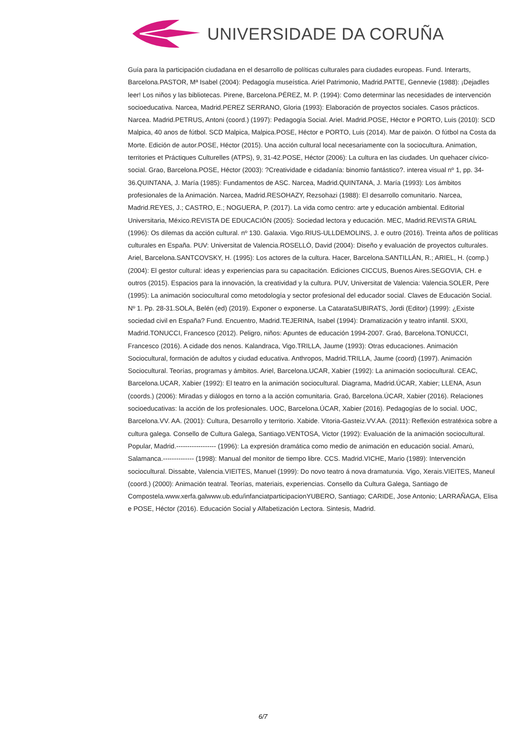UNIVERSIDADE DA CORUÑA
Guía para la participación ciudadana en el desarrollo de políticas culturales para ciudades europeas. Fund. Interarts, Barcelona.PASTOR, Mª Isabel (2004): Pedagogía museística. Ariel Patrimonio, Madrid.PATTE, Gennevie (1988): ¡Dejadles leer! Los niños y las bibliotecas. Pirene, Barcelona.PÉREZ, M. P. (1994): Como determinar las necesidades de intervención socioeducativa. Narcea, Madrid.PEREZ SERRANO, Gloria (1993): Elaboración de proyectos sociales. Casos prácticos. Narcea. Madrid.PETRUS, Antoni (coord.) (1997): Pedagogía Social. Ariel. Madrid.POSE, Héctor e PORTO, Luis (2010): SCD Malpica, 40 anos de fútbol. SCD Malpica, Malpica.POSE, Héctor e PORTO, Luis (2014). Mar de paixón. O fútbol na Costa da Morte. Edición de autor.POSE, Héctor (2015). Una acción cultural local necesariamente con la sociocultura. Animation, territories et Práctiques Culturelles (ATPS), 9, 31-42.POSE, Héctor (2006): La cultura en las ciudades. Un quehacer cívico-social. Grao, Barcelona.POSE, Héctor (2003): ?Creatividade e cidadanía: binomio fantástico?. interea visual nº 1, pp. 34-36.QUINTANA, J. María (1985): Fundamentos de ASC. Narcea, Madrid.QUINTANA, J. María (1993): Los ámbitos profesionales de la Animación. Narcea, Madrid.RESOHAZY, Rezsohazi (1988): El desarrollo comunitario. Narcea, Madrid.REYES, J.; CASTRO, E.; NOGUERA, P. (2017). La vida como centro: arte y educación ambiental. Editorial Universitaria, México.REVISTA DE EDUCACIÓN (2005): Sociedad lectora y educación. MEC, Madrid.REVISTA GRIAL (1996): Os dilemas da acción cultural. nº 130. Galaxia. Vigo.RIUS-ULLDEMOLINS, J. e outro (2016). Treinta años de políticas culturales en España. PUV: Universitat de Valencia.ROSELLÓ, David (2004): Diseño y evaluación de proyectos culturales. Ariel, Barcelona.SANTCOVSKY, H. (1995): Los actores de la cultura. Hacer, Barcelona.SANTILLÁN, R.; ARIEL, H. (comp.) (2004): El gestor cultural: ideas y experiencias para su capacitación. Ediciones CICCUS, Buenos Aires.SEGOVIA, CH. e outros (2015). Espacios para la innovación, la creatividad y la cultura. PUV, Universitat de Valencia: Valencia.SOLER, Pere (1995): La animación sociocultural como metodología y sector profesional del educador social. Claves de Educación Social. Nº 1. Pp. 28-31.SOLA, Belén (ed) (2019). Exponer o exponerse. La CatarataSUBIRATS, Jordi (Editor) (1999): ¿Existe sociedad civil en España? Fund. Encuentro, Madrid.TEJERINA, Isabel (1994): Dramatización y teatro infantil. SXXI, Madrid.TONUCCI, Francesco (2012). Peligro, niños: Apuntes de educación 1994-2007. Graó, Barcelona.TONUCCI, Francesco (2016). A cidade dos nenos. Kalandraca, Vigo.TRILLA, Jaume (1993): Otras educaciones. Animación Sociocultural, formación de adultos y ciudad educativa. Anthropos, Madrid.TRILLA, Jaume (coord) (1997). Animación Sociocultural. Teorías, programas y ámbitos. Ariel, Barcelona.UCAR, Xabier (1992): La animación sociocultural. CEAC, Barcelona.UCAR, Xabier (1992): El teatro en la animación sociocultural. Diagrama, Madrid.ÚCAR, Xabier; LLENA, Asun (coords.) (2006): Miradas y diálogos en torno a la acción comunitaria. Graó, Barcelona.ÚCAR, Xabier (2016). Relaciones socioeducativas: la acción de los profesionales. UOC, Barcelona.ÚCAR, Xabier (2016). Pedagogías de lo social. UOC, Barcelona.VV. AA. (2001): Cultura, Desarrollo y territorio. Xabide. Vitoria-Gasteiz.VV.AA. (2011): Reflexión estratéxica sobre a cultura galega. Consello de Cultura Galega, Santiago.VENTOSA, Victor (1992): Evaluación de la animación sociocultural. Popular, Madrid.------------------ (1996): La expresión dramática como medio de animación en educación social. Amarú, Salamanca.-------------- (1998): Manual del monitor de tiempo libre. CCS. Madrid.VICHE, Mario (1989): Intervención sociocultural. Dissabte, Valencia.VIEITES, Manuel (1999): Do novo teatro á nova dramaturxia. Vigo, Xerais.VIEITES, Maneul (coord.) (2000): Animación teatral. Teorías, materiais, experiencias. Consello da Cultura Galega, Santiago de Compostela.www.xerfa.galwww.ub.edu/infanciatparticipacionYUBERO, Santiago; CARIDE, Jose Antonio; LARRAÑAGA, Elisa e POSE, Héctor (2016). Educación Social y Alfabetización Lectora. Sintesis, Madrid.
6/7